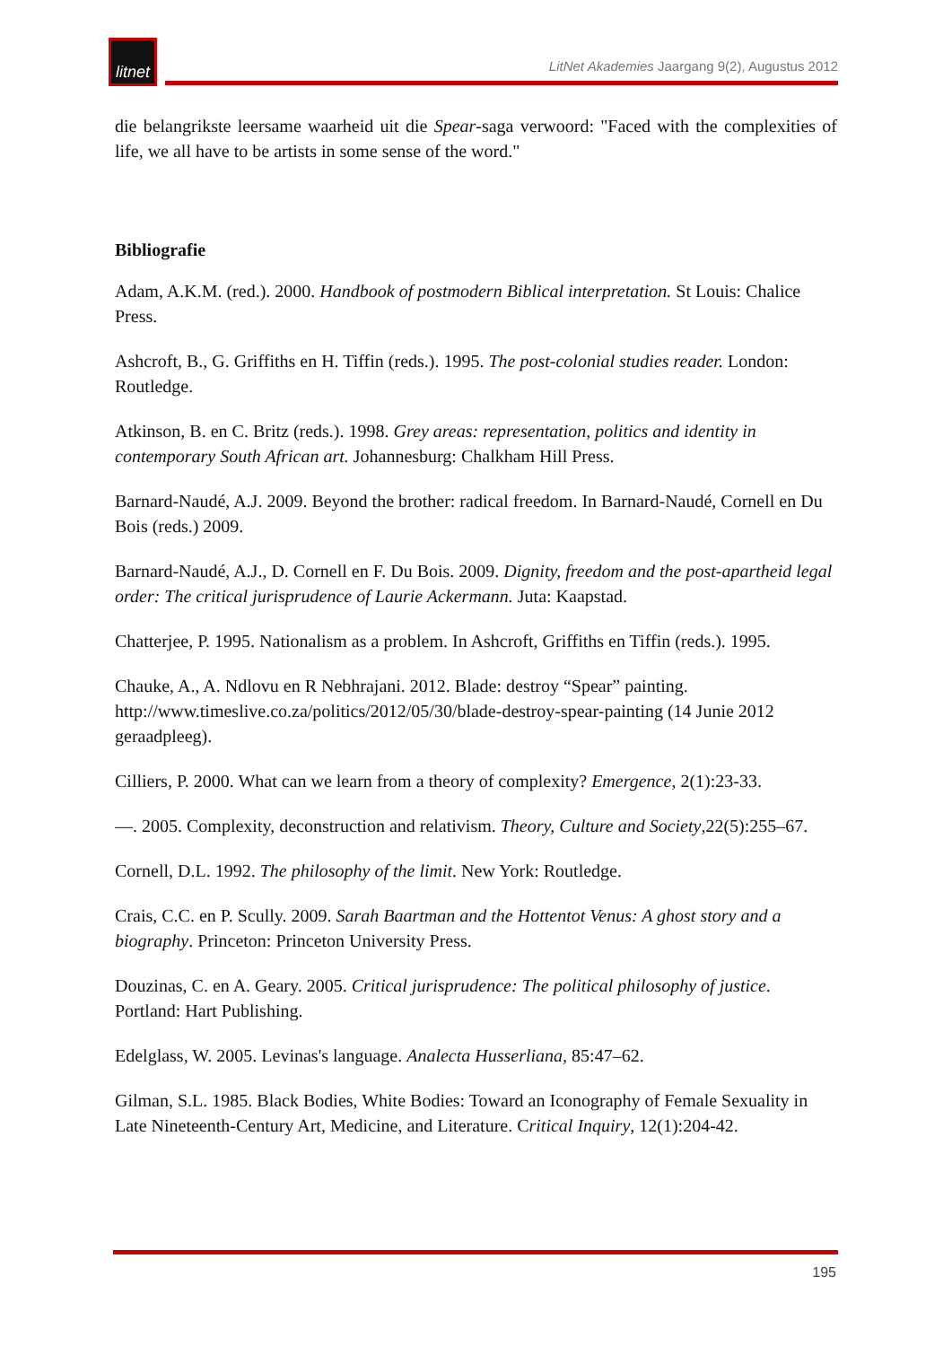litnet
LitNet Akademies Jaargang 9(2), Augustus 2012
die belangrikste leersame waarheid uit die Spear-saga verwoord: "Faced with the complexities of life, we all have to be artists in some sense of the word."
Bibliografie
Adam, A.K.M. (red.). 2000. Handbook of postmodern Biblical interpretation. St Louis: Chalice Press.
Ashcroft, B., G. Griffiths en H. Tiffin (reds.). 1995. The post-colonial studies reader. London: Routledge.
Atkinson, B. en C. Britz (reds.). 1998. Grey areas: representation, politics and identity in contemporary South African art. Johannesburg: Chalkham Hill Press.
Barnard-Naudé, A.J. 2009. Beyond the brother: radical freedom. In Barnard-Naudé, Cornell en Du Bois (reds.) 2009.
Barnard-Naudé, A.J., D. Cornell en F. Du Bois. 2009. Dignity, freedom and the post-apartheid legal order: The critical jurisprudence of Laurie Ackermann. Juta: Kaapstad.
Chatterjee, P. 1995. Nationalism as a problem. In Ashcroft, Griffiths en Tiffin (reds.). 1995.
Chauke, A., A. Ndlovu en R Nebhrajani. 2012. Blade: destroy “Spear” painting. http://www.timeslive.co.za/politics/2012/05/30/blade-destroy-spear-painting (14 Junie 2012 geraadpleeg).
Cilliers, P. 2000. What can we learn from a theory of complexity? Emergence, 2(1):23-33.
—. 2005. Complexity, deconstruction and relativism. Theory, Culture and Society,22(5):255–67.
Cornell, D.L. 1992. The philosophy of the limit. New York: Routledge.
Crais, C.C. en P. Scully. 2009. Sarah Baartman and the Hottentot Venus: A ghost story and a biography. Princeton: Princeton University Press.
Douzinas, C. en A. Geary. 2005. Critical jurisprudence: The political philosophy of justice. Portland: Hart Publishing.
Edelglass, W. 2005. Levinas's language. Analecta Husserliana, 85:47–62.
Gilman, S.L. 1985. Black Bodies, White Bodies: Toward an Iconography of Female Sexuality in Late Nineteenth-Century Art, Medicine, and Literature. Critical Inquiry, 12(1):204-42.
195